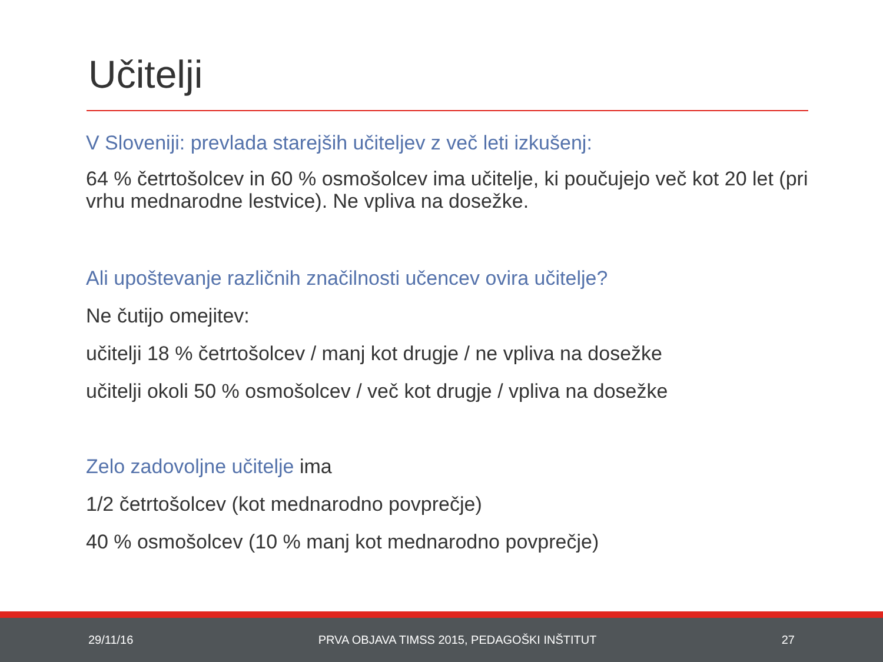Učitelji
V Sloveniji: prevlada starejših učiteljev z več leti izkušenj:
64 % četrtošolcev in 60 % osmošolcev ima učitelje, ki poučujejo več kot 20 let (pri vrhu mednarodne lestvice). Ne vpliva na dosežke.
Ali upoštevanje različnih značilnosti učencev ovira učitelje?
Ne čutijo omejitev:
učitelji 18 % četrtošolcev / manj kot drugje / ne vpliva na dosežke
učitelji okoli 50 % osmošolcev / več kot drugje / vpliva na dosežke
Zelo zadovoljne učitelje ima
1/2 četrtošolcev (kot mednarodno povprečje)
40 % osmošolcev (10 % manj kot mednarodno povprečje)
29/11/16 PRVA OBJAVA TIMSS 2015, PEDAGOŠKI INŠTITUT 27